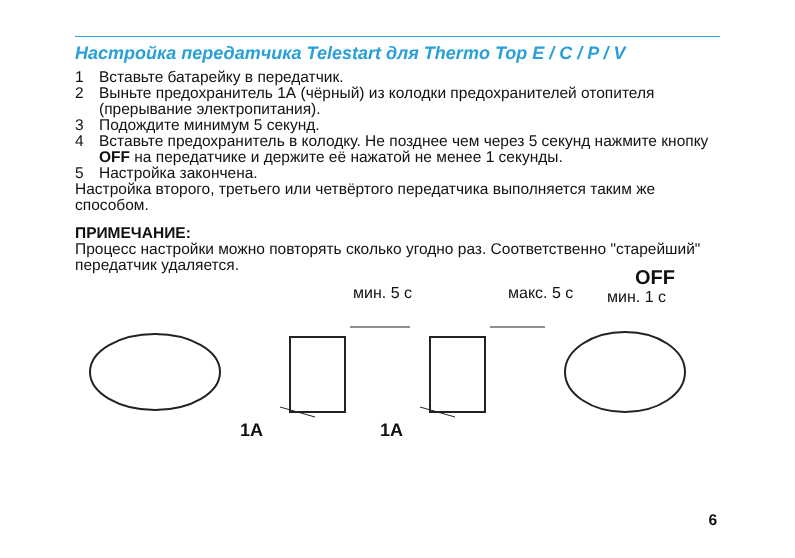Настройка передатчика Telestart для Thermo Top E / C / P / V
1 Вставьте батарейку в передатчик.
2 Выньте предохранитель 1А (чёрный) из колодки предохранителей отопителя (прерывание электропитания).
3 Подождите минимум 5 секунд.
4 Вставьте предохранитель в колодку. Не позднее чем через 5 секунд нажмите кнопку OFF на передатчике и держите её нажатой не менее 1 секунды.
5 Настройка закончена.
Настройка второго, третьего или четвёртого передатчика выполняется таким же способом.
ПРИМЕЧАНИЕ:
Процесс настройки можно повторять сколько угодно раз. Соответственно "старейший" передатчик удаляется.
мин. 5 с макс. 5 с
OFF
мин. 1 с
1A 1A
6